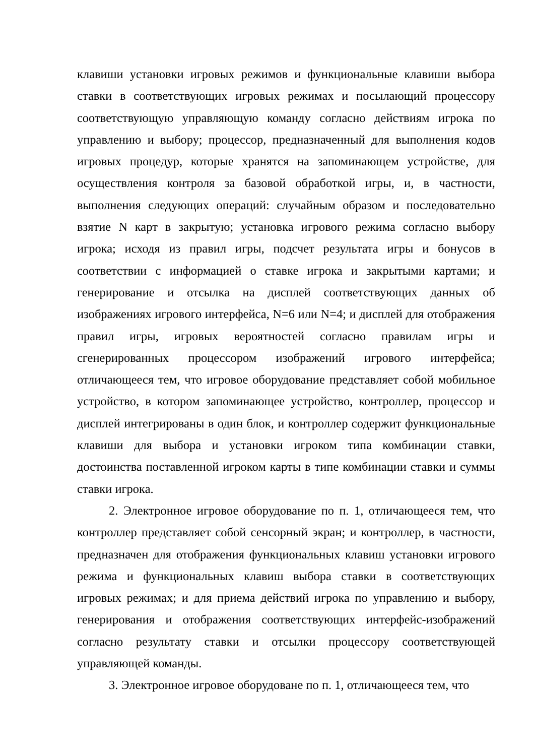клавиши установки игровых режимов и функциональные клавиши выбора ставки в соответствующих игровых режимах и посылающий процессору соответствующую управляющую команду согласно действиям игрока по управлению и выбору; процессор, предназначенный для выполнения кодов игровых процедур, которые хранятся на запоминающем устройстве, для осуществления контроля за базовой обработкой игры, и, в частности, выполнения следующих операций: случайным образом и последовательно взятие N карт в закрытую; установка игрового режима согласно выбору игрока; исходя из правил игры, подсчет результата игры и бонусов в соответствии с информацией о ставке игрока и закрытыми картами; и генерирование и отсылка на дисплей соответствующих данных об изображениях игрового интерфейса, N=6 или N=4; и дисплей для отображения правил игры, игровых вероятностей согласно правилам игры и сгенерированных процессором изображений игрового интерфейса; отличающееся тем, что игровое оборудование представляет собой мобильное устройство, в котором запоминающее устройство, контроллер, процессор и дисплей интегрированы в один блок, и контроллер содержит функциональные клавиши для выбора и установки игроком типа комбинации ставки, достоинства поставленной игроком карты в типе комбинации ставки и суммы ставки игрока.
2. Электронное игровое оборудование по п. 1, отличающееся тем, что контроллер представляет собой сенсорный экран; и контроллер, в частности, предназначен для отображения функциональных клавиш установки игрового режима и функциональных клавиш выбора ставки в соответствующих игровых режимах; и для приема действий игрока по управлению и выбору, генерирования и отображения соответствующих интерфейс-изображений согласно результату ставки и отсылки процессору соответствующей управляющей команды.
3. Электронное игровое оборудоване по п. 1, отличающееся тем, что